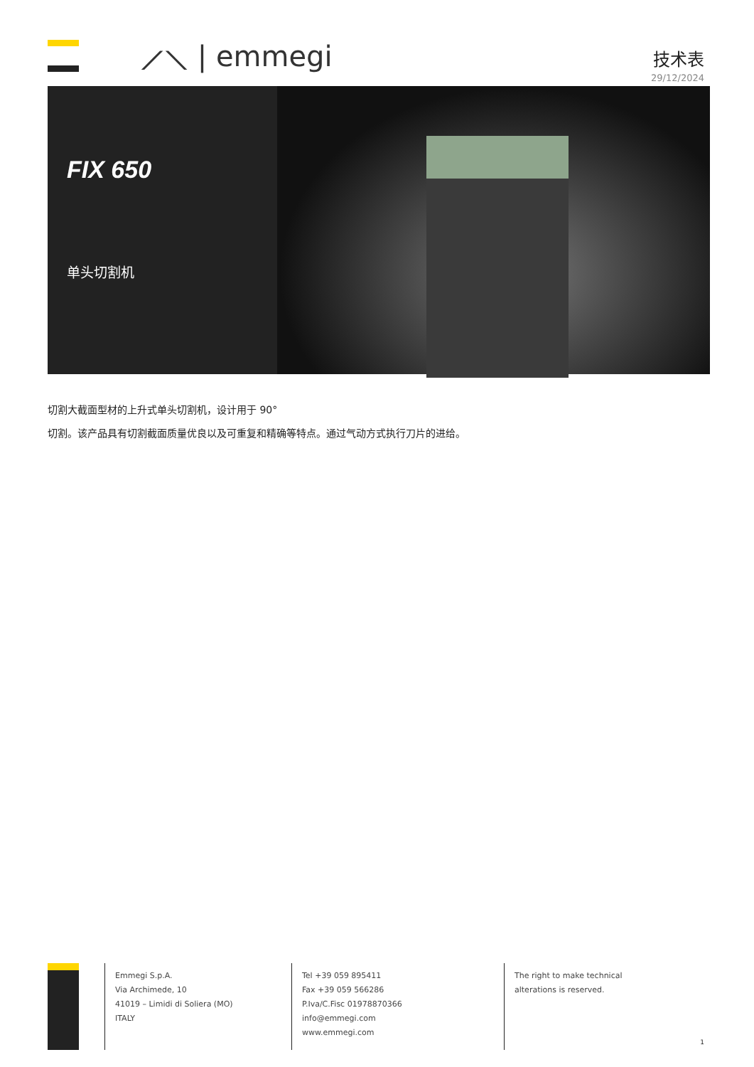⟋⟍ | emmegi 技术表
29/12/2024
FIX 650
单头切割机
切割大截面型材的上升式单头切割机，设计用于 90°
切割。该产品具有切割截面质量优良以及可重复和精确等特点。通过气动方式执行刀片的进给。
Emmegi S.p.A.
Via Archimede, 10
41019 – Limidi di Soliera (MO)
ITALY
Tel +39 059 895411
Fax +39 059 566286
P.Iva/C.Fisc 01978870366
info@emmegi.com
www.emmegi.com
The right to make technical alterations is reserved.
1